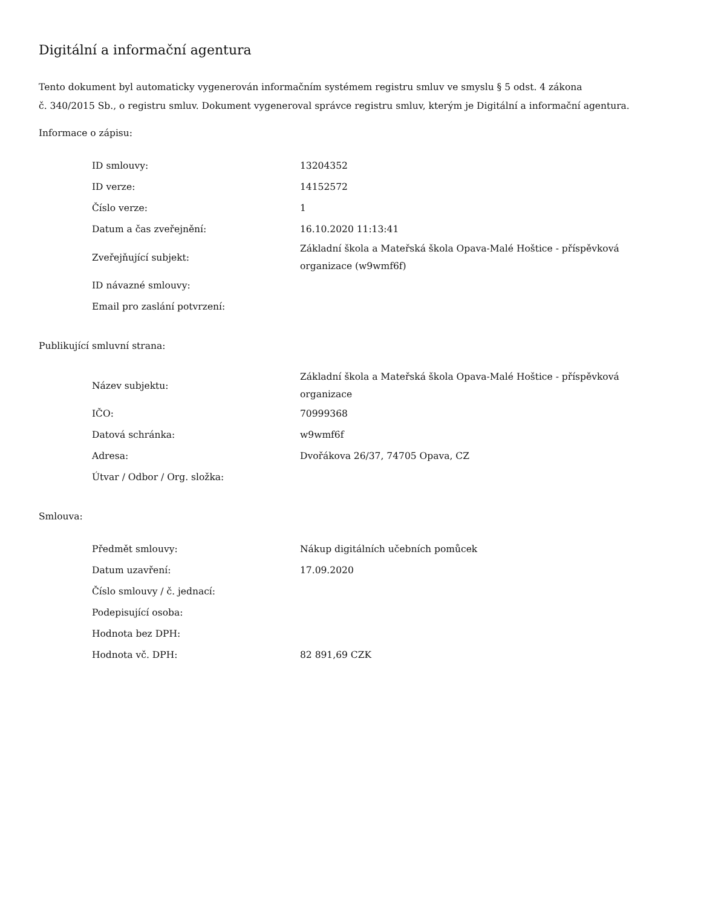Digitální a informační agentura
Tento dokument byl automaticky vygenerován informačním systémem registru smluv ve smyslu § 5 odst. 4 zákona
č. 340/2015 Sb., o registru smluv. Dokument vygeneroval správce registru smluv, kterým je Digitální a informační agentura.
Informace o zápisu:
| ID smlouvy: | 13204352 |
| ID verze: | 14152572 |
| Číslo verze: | 1 |
| Datum a čas zveřejnění: | 16.10.2020 11:13:41 |
| Zveřejňující subjekt: | Základní škola a Mateřská škola Opava-Malé Hoštice - příspěvková organizace (w9wmf6f) |
| ID návazné smlouvy: | |
| Email pro zaslání potvrzení: | |
Publikující smluvní strana:
| Název subjektu: | Základní škola a Mateřská škola Opava-Malé Hoštice - příspěvková organizace |
| IČO: | 70999368 |
| Datová schránka: | w9wmf6f |
| Adresa: | Dvořákova 26/37, 74705 Opava, CZ |
| Útvar / Odbor / Org. složka: | |
Smlouva:
| Předmět smlouvy: | Nákup digitálních učebních pomůcek |
| Datum uzavření: | 17.09.2020 |
| Číslo smlouvy / č. jednací: | |
| Podepisující osoba: | |
| Hodnota bez DPH: | |
| Hodnota vč. DPH: | 82 891,69 CZK |